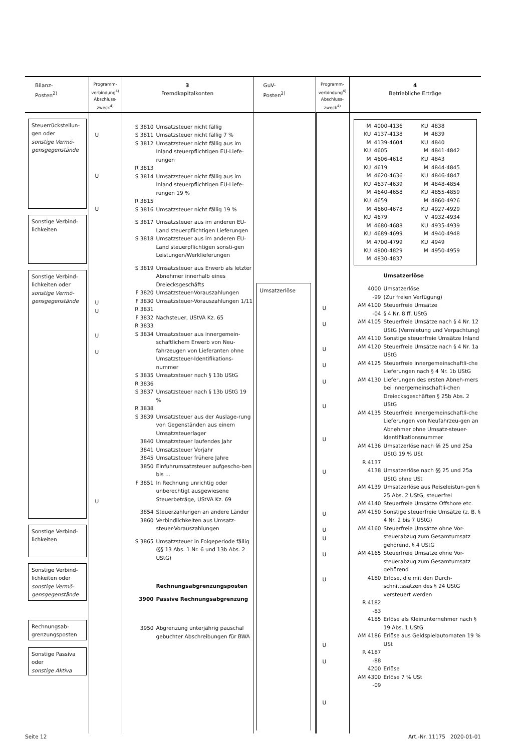| Bilanz- Posten<sup>2)</sup> | Programm- verbindung<sup>4)</sup> Abschluss- zweck<sup>4)</sup> | 3 Fremdkapitalkonten | GuV- Posten<sup>2)</sup> | Programm- verbindung<sup>4)</sup> Abschluss- zweck<sup>4)</sup> | 4 Betriebliche Erträge |
| --- | --- | --- | --- | --- | --- |
| Steuerrückstellun- gen oder sonstige Vermö- gensgegenstände Sonstige Verbind- lichkeiten Sonstige Verbind- lichkeiten oder sonstige Vermö- gensgegenstände Sonstige Verbind- lichkeiten Sonstige Verbind- lichkeiten oder sonstige Vermö- gensgegenstände Rechnungsab- grenzungsposten Sonstige Passiva oder sonstige Aktiva | U U U U U U U U | S 3810 Umsatzsteuer nicht fällig S 3811 Umsatzsteuer nicht fällig 7 % S 3812 Umsatzsteuer nicht fällig aus im Inland steuerpflichtigen EU-Liefe-rungen R 3813 S 3814 Umsatzsteuer nicht fällig aus im Inland steuerpflichtigen EU-Liefe-rungen 19 % R 3815 S 3816 Umsatzsteuer nicht fällig 19 % S 3817 Umsatzsteuer aus im anderen EU-Land steuerpflichtigen Lieferungen S 3818 Umsatzsteuer aus im anderen EU-Land steuerpflichtigen sonsti-gen Leistungen/Werklieferungen S 3819 Umsatzsteuer aus Erwerb als letzter Abnehmer innerhalb eines Dreiecksgeschäfts F 3820 Umsatzsteuer-Vorauszahlungen F 3830 Umsatzsteuer-Vorauszahlungen 1/11 R 3831 F 3832 Nachsteuer, UStVA Kz. 65 R 3833 S 3834 Umsatzsteuer aus innergemein-schaftlichem Erwerb von Neu-fahrzeugen von Lieferanten ohne Umsatzsteuer-Identifikations-nummer S 3835 Umsatzsteuer nach § 13b UStG R 3836 S 3837 Umsatzsteuer nach § 13b UStG 19 % R 3838 S 3839 Umsatzsteuer aus der Auslage-rung von Gegenständen aus einem Umsatzsteuerlager 3840 Umsatzsteuer laufendes Jahr 3841 Umsatzsteuer Vorjahr 3845 Umsatzsteuer frühere Jahre 3850 Einfuhrumsatzsteuer aufgescho-ben bis ... F 3851 In Rechnung unrichtig oder unberechtigt ausgewiesene Steuerbeträge, UStVA Kz. 69 3854 Steuerzahlungen an andere Länder 3860 Verbindlichkeiten aus Umsatz-steuer-Vorauszahlungen S 3865 Umsatzsteuer in Folgeperiode fällig (§§ 13 Abs. 1 Nr. 6 und 13b Abs. 2 UStG) Rechnungsabgrenzungsposten 3900 Passive Rechnungsabgrenzung 3950 Abgrenzung unterjährig pauschal gebuchter Abschreibungen für BWA | Umsatzerlöse | U U U U U U U U U U U U U U U U | / M / 4000-4136 / KU / 4838 / / KU / 4137-4138 / M / 4839 / / M / 4139-4604 / KU / 4840 / / KU / 4605 / M / 4841-4842 / / M / 4606-4618 / KU / 4843 / / KU / 4619 / M / 4844-4845 / / M / 4620-4636 / KU / 4846-4847 / / KU / 4637-4639 / M / 4848-4854 / / M / 4640-4658 / KU / 4855-4859 / / KU / 4659 / M / 4860-4926 / / M / 4660-4678 / KU / 4927-4929 / / KU / 4679 / V / 4932-4934 / / M / 4680-4688 / KU / 4935-4939 / / KU / 4689-4699 / M / 4940-4948 / / M / 4700-4799 / KU / 4949 / / KU / 4800-4829 / M / 4950-4959 / / M / 4830-4837 / / / Umsatzerlöse 4000 Umsatzerlöse -99 (Zur freien Verfügung) AM 4100 Steuerfreie Umsätze -04 § 4 Nr. 8 ff. UStG AM 4105 Steuerfreie Umsätze nach § 4 Nr. 12 UStG (Vermietung und Verpachtung) AM 4110 Sonstige steuerfreie Umsätze Inland AM 4120 Steuerfreie Umsätze nach § 4 Nr. 1a UStG AM 4125 Steuerfreie innergemeinschaftli-che Lieferungen nach § 4 Nr. 1b UStG AM 4130 Lieferungen des ersten Abneh-mers bei innergemeinschaftli-chen Dreiecksgeschäften § 25b Abs. 2 UStG AM 4135 Steuerfreie innergemeinschaftli-che Lieferungen von Neufahrzeu-gen an Abnehmer ohne Umsatz-steuer-Identifikationsnummer AM 4136 Umsatzerlöse nach §§ 25 und 25a UStG 19 % USt R 4137 4138 Umsatzerlöse nach §§ 25 und 25a UStG ohne USt AM 4139 Umsatzerlöse aus Reiseleistun-gen § 25 Abs. 2 UStG, steuerfrei AM 4140 Steuerfreie Umsätze Offshore etc. AM 4150 Sonstige steuerfreie Umsätze (z. B. § 4 Nr. 2 bis 7 UStG) AM 4160 Steuerfreie Umsätze ohne Vor-steuerabzug zum Gesamtumsatz gehörend, § 4 UStG AM 4165 Steuerfreie Umsätze ohne Vor-steuerabzug zum Gesamtumsatz gehörend 4180 Erlöse, die mit den Durch-schnittssätzen des § 24 UStG versteuert werden R 4182 -83 4185 Erlöse als Kleinunternehmer nach § 19 Abs. 1 UStG AM 4186 Erlöse aus Geldspielautomaten 19 % USt R 4187 -88 4200 Erlöse AM 4300 Erlöse 7 % USt -09 |
Seite 12 Art.-Nr. 11175 2020-01-01